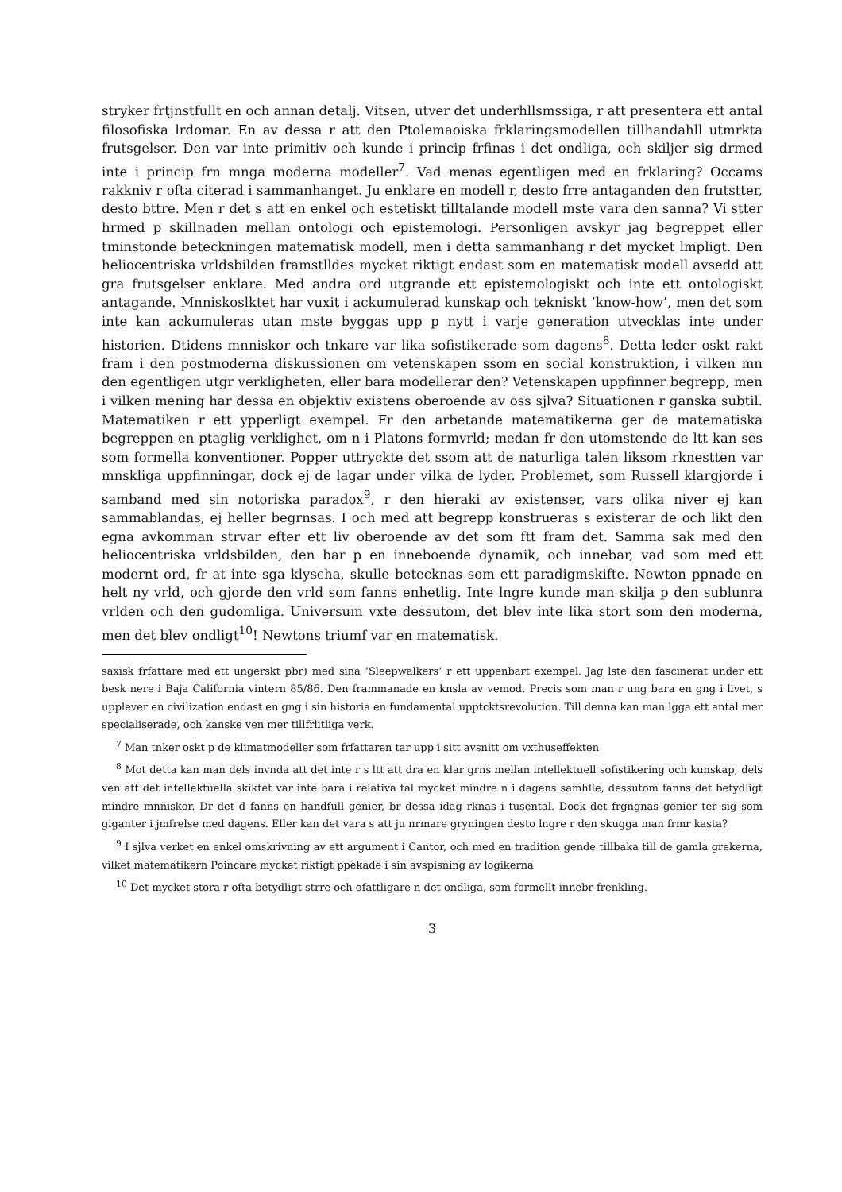stryker frtjnstfullt en och annan detalj. Vitsen, utver det underhllsmssiga, r att presentera ett antal filosofiska lrdomar. En av dessa r att den Ptolemaoiska frklaringsmodellen tillhandahll utmrkta frutsgelser. Den var inte primitiv och kunde i princip frfinas i det ondliga, och skiljer sig drmed inte i princip frn mnga moderna modeller<sup>7</sup>. Vad menas egentligen med en frklaring? Occams rakkniv r ofta citerad i sammanhanget. Ju enklare en modell r, desto frre antaganden den frutstter, desto bttre. Men r det s att en enkel och estetiskt tilltalande modell mste vara den sanna? Vi stter hrmed p skillnaden mellan ontologi och epistemologi. Personligen avskyr jag begreppet eller tminstonde beteckningen matematisk modell, men i detta sammanhang r det mycket lmpligt. Den heliocentriska vrldsbilden framstlldes mycket riktigt endast som en matematisk modell avsedd att gra frutsgelser enklare. Med andra ord utgrande ett epistemologiskt och inte ett ontologiskt antagande. Mnniskoslktet har vuxit i ackumulerad kunskap och tekniskt ’know-how’, men det som inte kan ackumuleras utan mste byggas upp p nytt i varje generation utvecklas inte under historien. Dtidens mnniskor och tnkare var lika sofistikerade som dagens<sup>8</sup>. Detta leder oskt rakt fram i den postmoderna diskussionen om vetenskapen ssom en social konstruktion, i vilken mn den egentligen utgr verkligheten, eller bara modellerar den? Vetenskapen uppfinner begrepp, men i vilken mening har dessa en objektiv existens oberoende av oss sjlva? Situationen r ganska subtil. Matematiken r ett ypperligt exempel. Fr den arbetande matematikerna ger de matematiska begreppen en ptaglig verklighet, om n i Platons formvrld; medan fr den utomstende de ltt kan ses som formella konventioner. Popper uttryckte det ssom att de naturliga talen liksom rknestten var mnskliga uppfinningar, dock ej de lagar under vilka de lyder. Problemet, som Russell klargjorde i samband med sin notoriska paradox<sup>9</sup>, r den hieraki av existenser, vars olika niver ej kan sammablandas, ej heller begrnsas. I och med att begrepp konstrueras s existerar de och likt den egna avkomman strvar efter ett liv oberoende av det som ftt fram det. Samma sak med den heliocentriska vrldsbilden, den bar p en inneboende dynamik, och innebar, vad som med ett modernt ord, fr at inte sga klyscha, skulle betecknas som ett paradigmskifte. Newton ppnade en helt ny vrld, och gjorde den vrld som fanns enhetlig. Inte lngre kunde man skilja p den sublunra vrlden och den gudomliga. Universum vxte dessutom, det blev inte lika stort som den moderna, men det blev ondligt<sup>10</sup>! Newtons triumf var en matematisk.
saxisk frfattare med ett ungerskt pbr) med sina ’Sleepwalkers’ r ett uppenbart exempel. Jag lste den fascinerat under ett besk nere i Baja California vintern 85/86. Den frammanade en knsla av vemod. Precis som man r ung bara en gng i livet, s upplever en civilization endast en gng i sin historia en fundamental upptcktsrevolution. Till denna kan man lgga ett antal mer specialiserade, och kanske ven mer tillfrlitliga verk.
<sup>7</sup> Man tnker oskt p de klimatmodeller som frfattaren tar upp i sitt avsnitt om vxthuseffekten
<sup>8</sup> Mot detta kan man dels invnda att det inte r s ltt att dra en klar grns mellan intellektuell sofistikering och kunskap, dels ven att det intellektuella skiktet var inte bara i relativa tal mycket mindre n i dagens samhlle, dessutom fanns det betydligt mindre mnniskor. Dr det d fanns en handfull genier, br dessa idag rknas i tusental. Dock det frgngnas genier ter sig som giganter i jmfrelse med dagens. Eller kan det vara s att ju nrmare gryningen desto lngre r den skugga man frmr kasta?
<sup>9</sup> I sjlva verket en enkel omskrivning av ett argument i Cantor, och med en tradition gende tillbaka till de gamla grekerna, vilket matematikern Poincare mycket riktigt ppekade i sin avspisning av logikerna
<sup>10</sup> Det mycket stora r ofta betydligt strre och ofattligare n det ondliga, som formellt innebr frenkling.
3